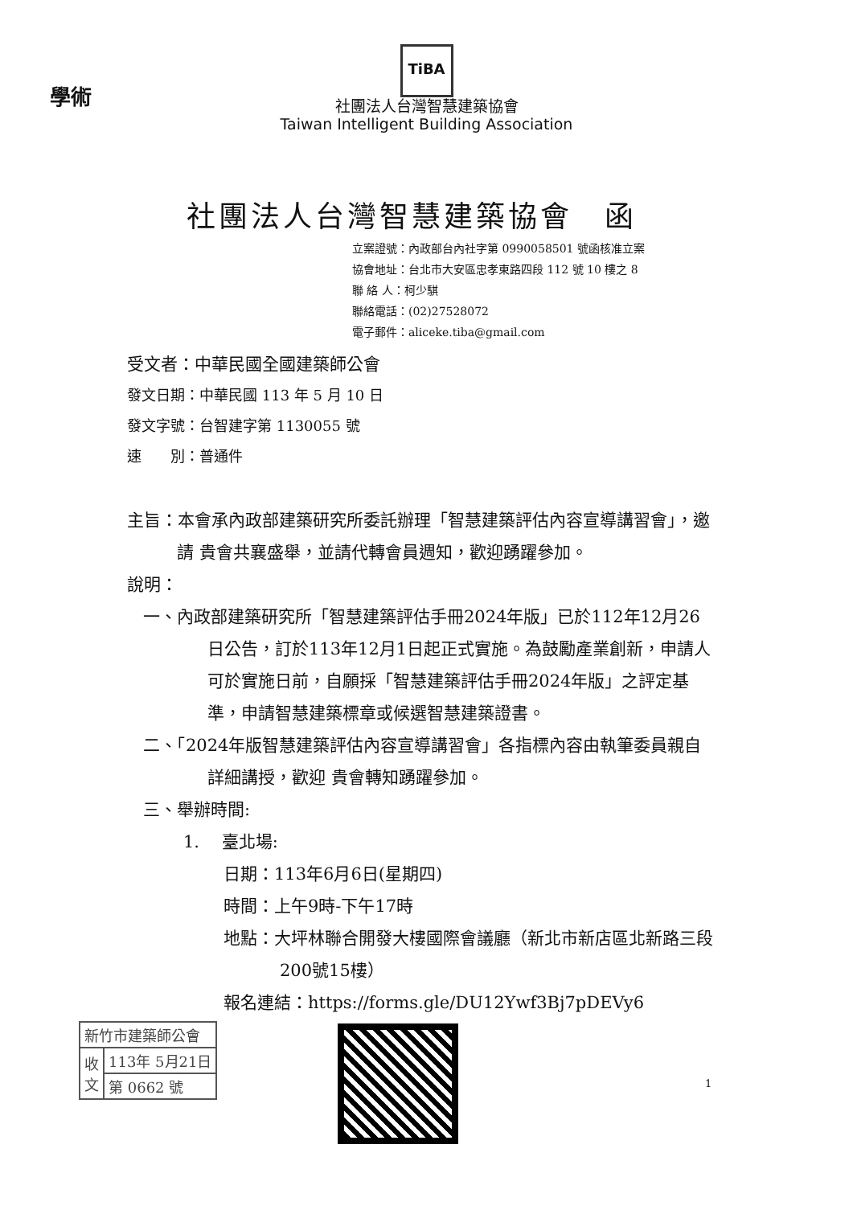學術
TiBA
社團法人台灣智慧建築協會
Taiwan Intelligent Building Association
社團法人台灣智慧建築協會　函
立案證號：內政部台內社字第 0990058501 號函核准立案
協會地址：台北市大安區忠孝東路四段 112 號 10 樓之 8
聯 絡 人：柯少騏
聯絡電話：(02)27528072
電子郵件：aliceke.tiba@gmail.com
受文者：中華民國全國建築師公會
發文日期：中華民國 113 年 5 月 10 日
發文字號：台智建字第 1130055 號
速　　別：普通件
主旨：本會承內政部建築研究所委託辦理「智慧建築評估內容宣導講習會」，邀請 貴會共襄盛舉，並請代轉會員週知，歡迎踴躍參加。
說明：
一、內政部建築研究所「智慧建築評估手冊2024年版」已於112年12月26日公告，訂於113年12月1日起正式實施。為鼓勵產業創新，申請人可於實施日前，自願採「智慧建築評估手冊2024年版」之評定基準，申請智慧建築標章或候選智慧建築證書。
二、「2024年版智慧建築評估內容宣導講習會」各指標內容由執筆委員親自詳細講授，歡迎 貴會轉知踴躍參加。
三、舉辦時間:
1.　 臺北場:
日期：113年6月6日(星期四)
時間：上午9時-下午17時
地點：大坪林聯合開發大樓國際會議廳（新北市新店區北新路三段200號15樓）
報名連結：https://forms.gle/DU12Ywf3Bj7pDEVy6
| 新竹市建築師公會 | |
| 收 文 | 113年 5月21日 |
| | 第 0662 號 |
1